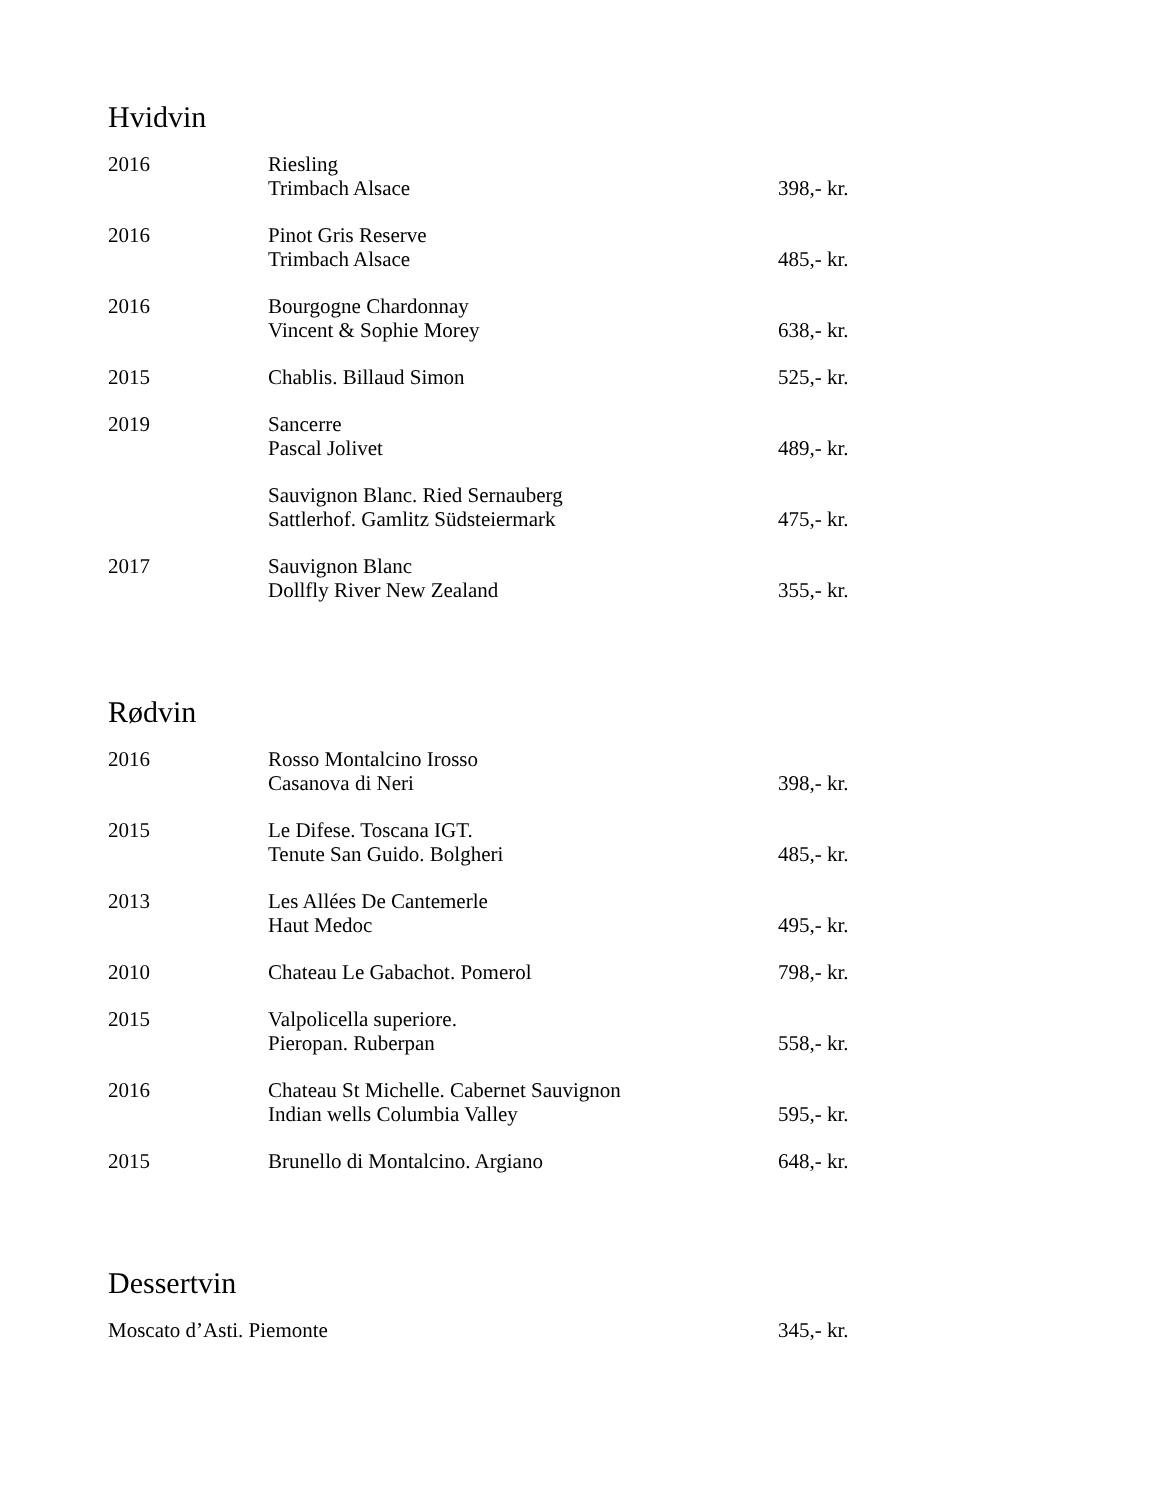Hvidvin
| 2016 | Riesling Trimbach Alsace | 398,- kr. |
| 2016 | Pinot Gris Reserve Trimbach Alsace | 485,- kr. |
| 2016 | Bourgogne Chardonnay Vincent & Sophie Morey | 638,- kr. |
| 2015 | Chablis. Billaud Simon | 525,- kr. |
| 2019 | Sancerre Pascal Jolivet | 489,- kr. |
| | Sauvignon Blanc. Ried Sernauberg Sattlerhof. Gamlitz Südsteiermark | 475,- kr. |
| 2017 | Sauvignon Blanc Dollfly River New Zealand | 355,- kr. |
Rødvin
| 2016 | Rosso Montalcino Irosso Casanova di Neri | 398,- kr. |
| 2015 | Le Difese. Toscana IGT. Tenute San Guido. Bolgheri | 485,- kr. |
| 2013 | Les Allées De Cantemerle Haut Medoc | 495,- kr. |
| 2010 | Chateau Le Gabachot. Pomerol | 798,- kr. |
| 2015 | Valpolicella superiore. Pieropan. Ruberpan | 558,- kr. |
| 2016 | Chateau St Michelle. Cabernet Sauvignon Indian wells Columbia Valley | 595,- kr. |
| 2015 | Brunello di Montalcino. Argiano | 648,- kr. |
Dessertvin
| Moscato d’Asti. Piemonte | 345,- kr. |